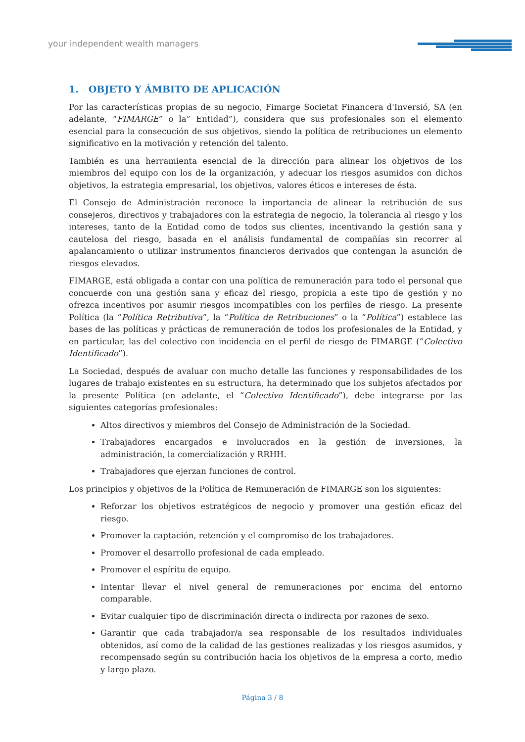your independent wealth managers
1. OBJETO Y ÁMBITO DE APLICACIÓN
Por las características propias de su negocio, Fimarge Societat Financera d'Inversió, SA (en adelante, “FIMARGE” o la” Entidad”), considera que sus profesionales son el elemento esencial para la consecución de sus objetivos, siendo la política de retribuciones un elemento significativo en la motivación y retención del talento.
También es una herramienta esencial de la dirección para alinear los objetivos de los miembros del equipo con los de la organización, y adecuar los riesgos asumidos con dichos objetivos, la estrategia empresarial, los objetivos, valores éticos e intereses de ésta.
El Consejo de Administración reconoce la importancia de alinear la retribución de sus consejeros, directivos y trabajadores con la estrategia de negocio, la tolerancia al riesgo y los intereses, tanto de la Entidad como de todos sus clientes, incentivando la gestión sana y cautelosa del riesgo, basada en el análisis fundamental de compañías sin recorrer al apalancamiento o utilizar instrumentos financieros derivados que contengan la asunción de riesgos elevados.
FIMARGE, está obligada a contar con una política de remuneración para todo el personal que concuerde con una gestión sana y eficaz del riesgo, propicia a este tipo de gestión y no ofrezca incentivos por asumir riesgos incompatibles con los perfiles de riesgo. La presente Política (la “Política Retributiva”, la “Política de Retribuciones” o la “Política”) establece las bases de las políticas y prácticas de remuneración de todos los profesionales de la Entidad, y en particular, las del colectivo con incidencia en el perfil de riesgo de FIMARGE (“Colectivo Identificado”).
La Sociedad, después de avaluar con mucho detalle las funciones y responsabilidades de los lugares de trabajo existentes en su estructura, ha determinado que los subjetos afectados por la presente Política (en adelante, el “Colectivo Identificado”), debe integrarse por las siguientes categorías profesionales:
Altos directivos y miembros del Consejo de Administración de la Sociedad.
Trabajadores encargados e involucrados en la gestión de inversiones, la administración, la comercialización y RRHH.
Trabajadores que ejerzan funciones de control.
Los principios y objetivos de la Política de Remuneración de FIMARGE son los siguientes:
Reforzar los objetivos estratégicos de negocio y promover una gestión eficaz del riesgo.
Promover la captación, retención y el compromiso de los trabajadores.
Promover el desarrollo profesional de cada empleado.
Promover el espíritu de equipo.
Intentar llevar el nivel general de remuneraciones por encima del entorno comparable.
Evitar cualquier tipo de discriminación directa o indirecta por razones de sexo.
Garantir que cada trabajador/a sea responsable de los resultados individuales obtenidos, así como de la calidad de las gestiones realizadas y los riesgos asumidos, y recompensado según su contribución hacia los objetivos de la empresa a corto, medio y largo plazo.
Página 3 / 8